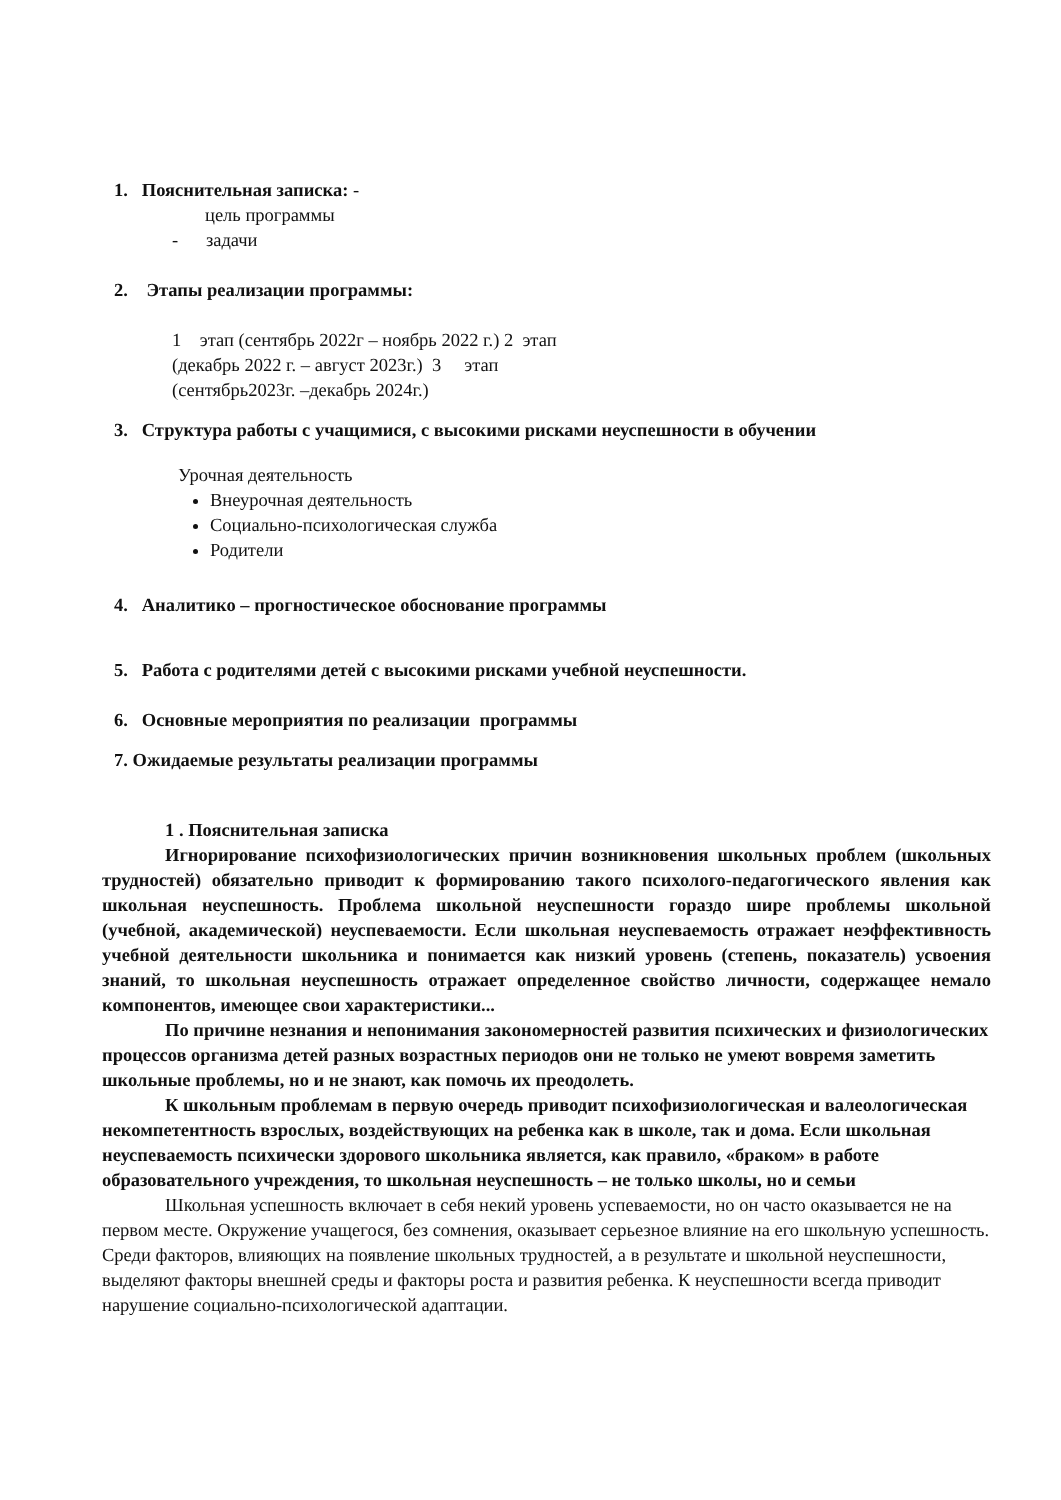1. Пояснительная записка: -
цель программы
- задачи
2. Этапы реализации программы:
1 этап (сентябрь 2022г – ноябрь 2022 г.) 2 этап
(декабрь 2022 г. – август 2023г.) 3 этап
(сентябрь2023г. –декабрь 2024г.)
3. Структура работы с учащимися, с высокими рисками неуспешности в обучении
Урочная деятельность
Внеурочная деятельность
Социально-психологическая служба
Родители
4. Аналитико – прогностическое обоснование программы
5. Работа с родителями детей с высокими рисками учебной неуспешности.
6. Основные мероприятия по реализации программы
7. Ожидаемые результаты реализации программы
1 . Пояснительная записка
Игнорирование психофизиологических причин возникновения школьных проблем (школьных трудностей) обязательно приводит к формированию такого психолого-педагогического явления как школьная неуспешность. Проблема школьной неуспешности гораздо шире проблемы школьной (учебной, академической) неуспеваемости. Если школьная неуспеваемость отражает неэффективность учебной деятельности школьника и понимается как низкий уровень (степень, показатель) усвоения знаний, то школьная неуспешность отражает определенное свойство личности, содержащее немало компонентов, имеющее свои характеристики...
По причине незнания и непонимания закономерностей развития психических и физиологических процессов организма детей разных возрастных периодов они не только не умеют вовремя заметить школьные проблемы, но и не знают, как помочь их преодолеть.
К школьным проблемам в первую очередь приводит психофизиологическая и валеологическая некомпетентность взрослых, воздействующих на ребенка как в школе, так и дома. Если школьная неуспеваемость психически здорового школьника является, как правило, «браком» в работе образовательного учреждения, то школьная неуспешность – не только школы, но и семьи
Школьная успешность включает в себя некий уровень успеваемости, но он часто оказывается не на первом месте. Окружение учащегося, без сомнения, оказывает серьезное влияние на его школьную успешность. Среди факторов, влияющих на появление школьных трудностей, а в результате и школьной неуспешности, выделяют факторы внешней среды и факторы роста и развития ребенка. К неуспешности всегда приводит нарушение социально-психологической адаптации.